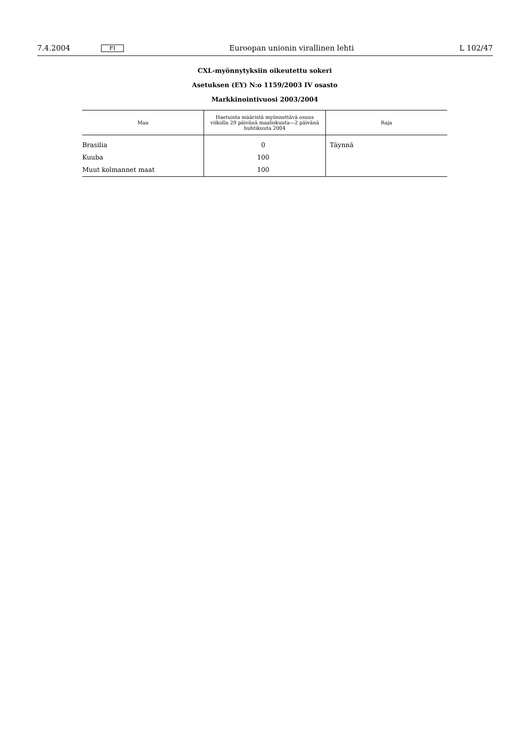7.4.2004 FI Euroopan unionin virallinen lehti L 102/47
CXL-myönnytyksiin oikeutettu sokeri
Asetuksen (EY) N:o 1159/2003 IV osasto
Markkinointivuosi 2003/2004
| Maa | Haetuista määristä myönnettävä osuus viikolla 29 päivänä maaliskuuta—2 päivänä huhtikuuta 2004 | Raja |
| --- | --- | --- |
| Brasilia | 0 | Täynnä |
| Kuuba | 100 | |
| Muut kolmannet maat | 100 | |